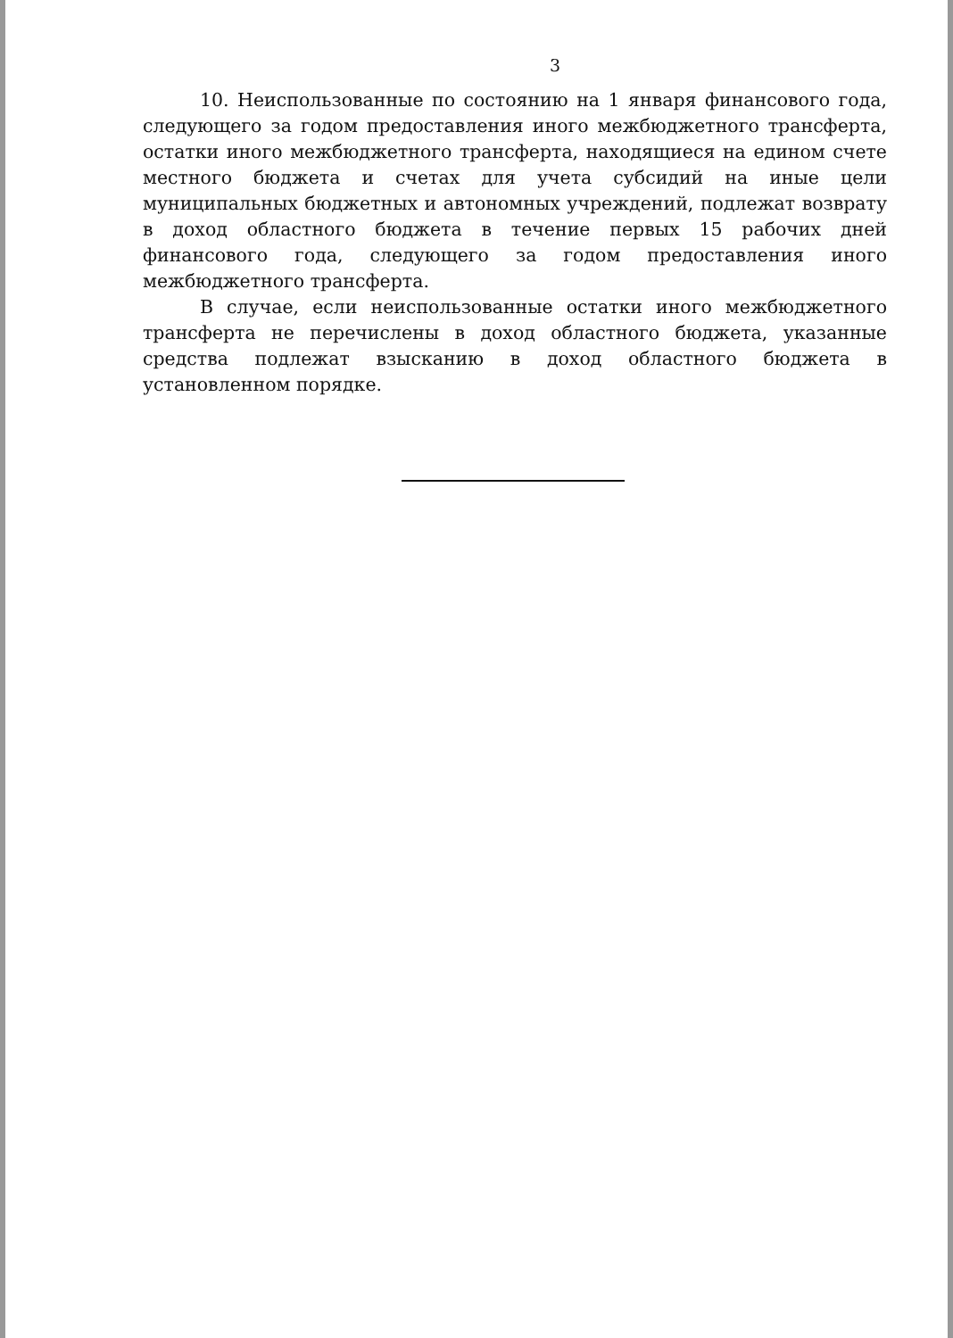3
10. Неиспользованные по состоянию на 1 января финансового года, следующего за годом предоставления иного межбюджетного трансферта, остатки иного межбюджетного трансферта, находящиеся на едином счете местного бюджета и счетах для учета субсидий на иные цели муниципальных бюджетных и автономных учреждений, подлежат возврату в доход областного бюджета в течение первых 15 рабочих дней финансового года, следующего за годом предоставления иного межбюджетного трансферта.
В случае, если неиспользованные остатки иного межбюджетного трансферта не перечислены в доход областного бюджета, указанные средства подлежат взысканию в доход областного бюджета в установленном порядке.